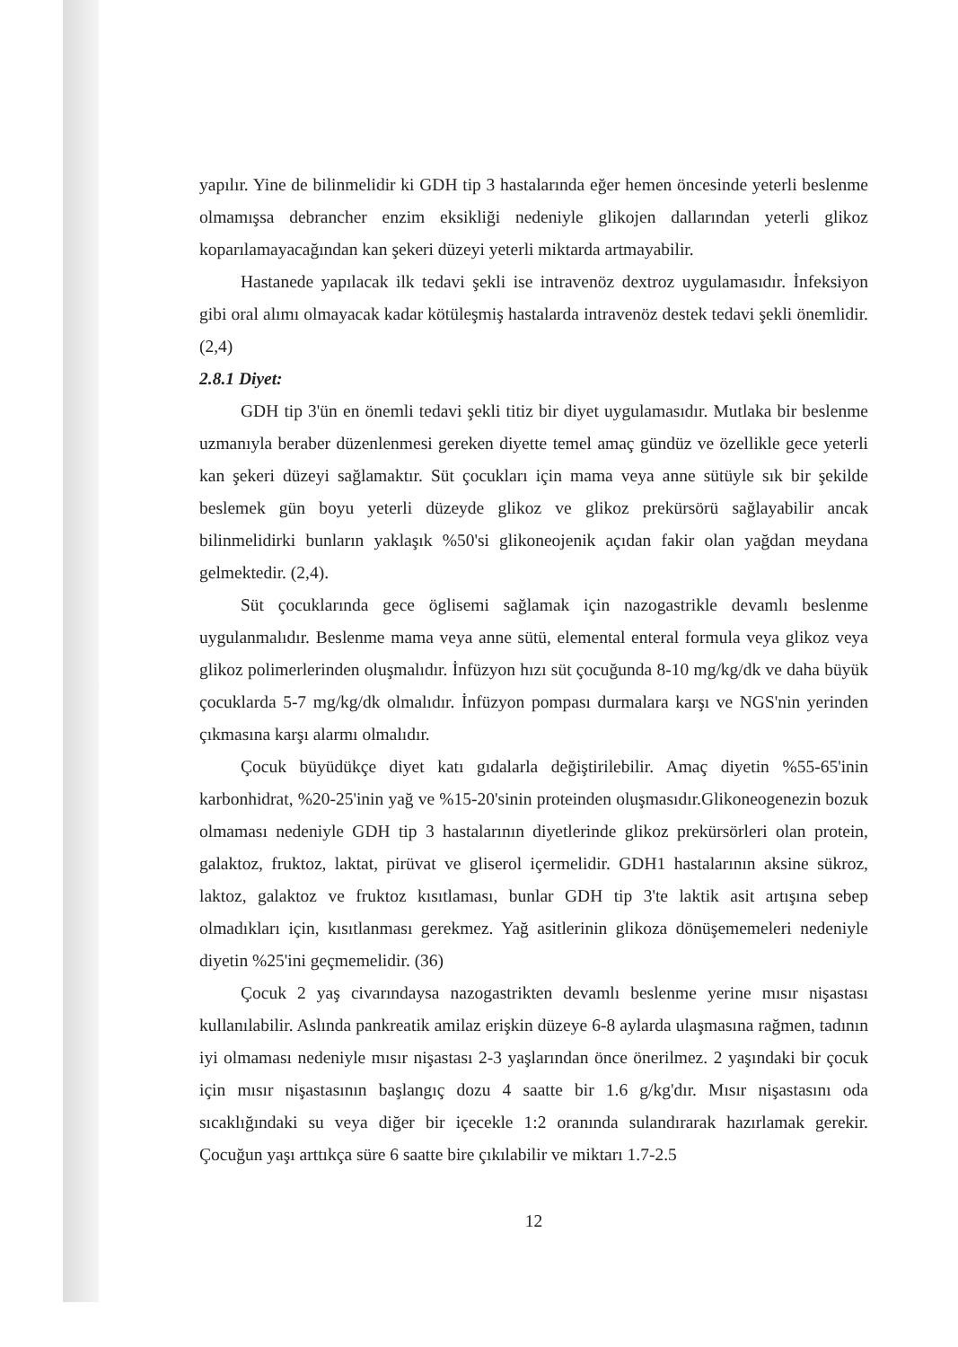yapılır. Yine de bilinmelidir ki GDH tip 3 hastalarında eğer hemen öncesinde yeterli beslenme olmamışsa debrancher enzim eksikliği nedeniyle glikojen dallarından yeterli glikoz koparılamayacağından kan şekeri düzeyi yeterli miktarda artmayabilir.
Hastanede yapılacak ilk tedavi şekli ise intravenöz dextroz uygulamasıdır. İnfeksiyon gibi oral alımı olmayacak kadar kötüleşmiş hastalarda intravenöz destek tedavi şekli önemlidir. (2,4)
2.8.1 Diyet:
GDH tip 3'ün en önemli tedavi şekli titiz bir diyet uygulamasıdır. Mutlaka bir beslenme uzmanıyla beraber düzenlenmesi gereken diyette temel amaç gündüz ve özellikle gece yeterli kan şekeri düzeyi sağlamaktır. Süt çocukları için mama veya anne sütüyle sık bir şekilde beslemek gün boyu yeterli düzeyde glikoz ve glikoz prekürsörü sağlayabilir ancak bilinmelidirki bunların yaklaşık %50'si glikoneojenik açıdan fakir olan yağdan meydana gelmektedir. (2,4).
Süt çocuklarında gece öglisemi sağlamak için nazogastrikle devamlı beslenme uygulanmalıdır. Beslenme mama veya anne sütü, elemental enteral formula veya glikoz veya glikoz polimerlerinden oluşmalıdır. İnfüzyon hızı süt çocuğunda 8-10 mg/kg/dk ve daha büyük çocuklarda 5-7 mg/kg/dk olmalıdır. İnfüzyon pompası durmalara karşı ve NGS'nin yerinden çıkmasına karşı alarmı olmalıdır.
Çocuk büyüdükçe diyet katı gıdalarla değiştirilebilir. Amaç diyetin %55-65'inin karbonhidrat, %20-25'inin yağ ve %15-20'sinin proteinden oluşmasıdır.Glikoneogenezin bozuk olmaması nedeniyle GDH tip 3 hastalarının diyetlerinde glikoz prekürsörleri olan protein, galaktoz, fruktoz, laktat, pirüvat ve gliserol içermelidir. GDH1 hastalarının aksine sükroz, laktoz, galaktoz ve fruktoz kısıtlaması, bunlar GDH tip 3'te laktik asit artışına sebep olmadıkları için, kısıtlanması gerekmez. Yağ asitlerinin glikoza dönüşememeleri nedeniyle diyetin %25'ini geçmemelidir. (36)
Çocuk 2 yaş civarındaysa nazogastrikten devamlı beslenme yerine mısır nişastası kullanılabilir. Aslında pankreatik amilaz erişkin düzeye 6-8 aylarda ulaşmasına rağmen, tadının iyi olmaması nedeniyle mısır nişastası 2-3 yaşlarından önce önerilmez. 2 yaşındaki bir çocuk için mısır nişastasının başlangıç dozu 4 saatte bir 1.6 g/kg'dır. Mısır nişastasını oda sıcaklığındaki su veya diğer bir içecekle 1:2 oranında sulandırarak hazırlamak gerekir. Çocuğun yaşı arttıkça süre 6 saatte bire çıkılabilir ve miktarı 1.7-2.5
12